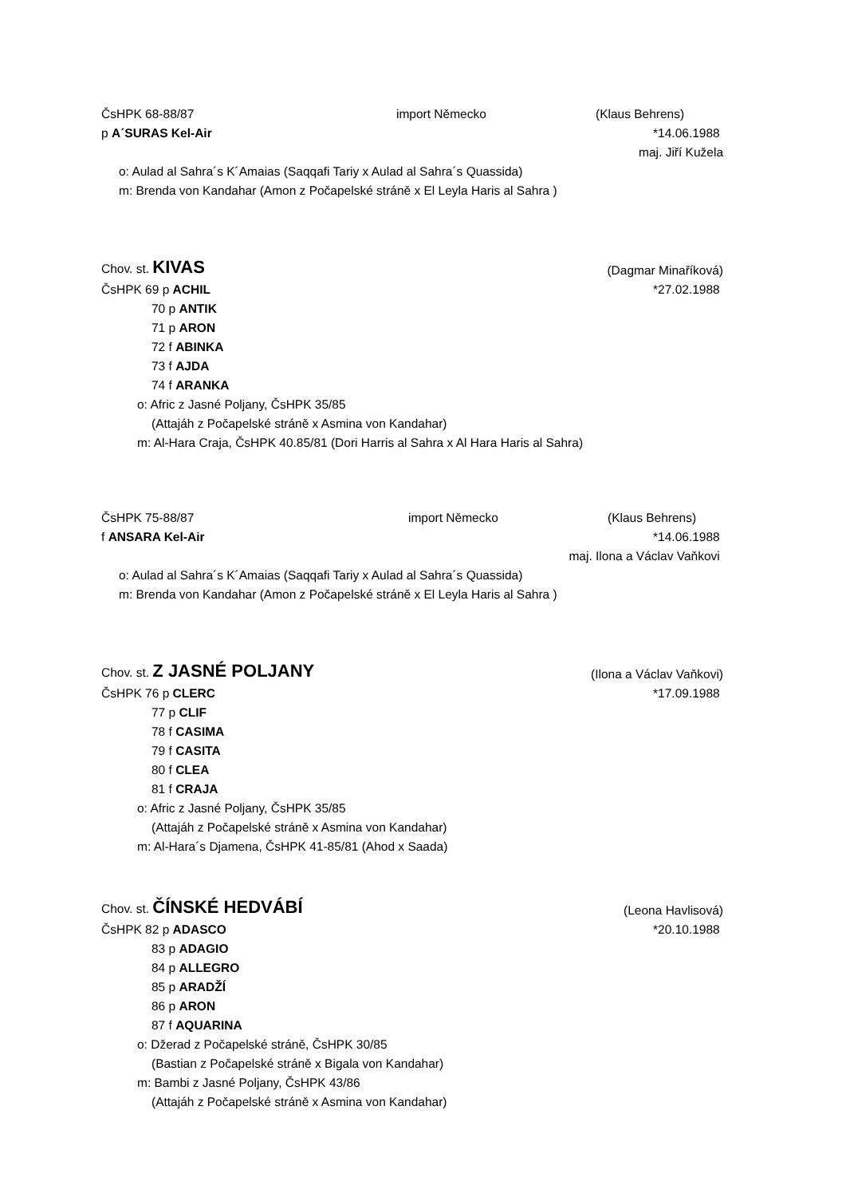ČsHPK 68-88/87 import Německo (Klaus Behrens)
p A´SURAS Kel-Air *14.06.1988
maj. Jiří Kužela
o: Aulad al Sahra´s K´Amaias (Saqqafi Tariy x Aulad al Sahra´s Quassida)
m: Brenda von Kandahar (Amon z Počapelské stráně x El Leyla Haris al Sahra )
Chov. st. KIVAS (Dagmar Minaříková)
ČsHPK 69 p ACHIL *27.02.1988
70 p ANTIK
71 p ARON
72 f ABINKA
73 f AJDA
74 f ARANKA
o: Afric z Jasné Poljany, ČsHPK 35/85
(Attajáh z Počapelské stráně x Asmina von Kandahar)
m: Al-Hara Craja, ČsHPK 40.85/81 (Dori Harris al Sahra x Al Hara Haris al Sahra)
ČsHPK 75-88/87 import Německo (Klaus Behrens)
f ANSARA Kel-Air *14.06.1988
maj. Ilona a Václav Vaňkovi
o: Aulad al Sahra´s K´Amaias (Saqqafi Tariy x Aulad al Sahra´s Quassida)
m: Brenda von Kandahar (Amon z Počapelské stráně x El Leyla Haris al Sahra )
Chov. st. Z JASNÉ POLJANY (Ilona a Václav Vaňkovi)
ČsHPK 76 p CLERC *17.09.1988
77 p CLIF
78 f CASIMA
79 f CASITA
80 f CLEA
81 f CRAJA
o: Afric z Jasné Poljany, ČsHPK 35/85
(Attajáh z Počapelské stráně x Asmina von Kandahar)
m: Al-Hara´s Djamena, ČsHPK 41-85/81 (Ahod x Saada)
Chov. st. ČÍNSKÉ HEDVÁBÍ (Leona Havlisová)
ČsHPK 82 p ADASCO *20.10.1988
83 p ADAGIO
84 p ALLEGRO
85 p ARADŽÍ
86 p ARON
87 f AQUARINA
o: Džerad z Počapelské stráně, ČsHPK 30/85
(Bastian z Počapelské stráně x Bigala von Kandahar)
m: Bambi z Jasné Poljany, ČsHPK 43/86
(Attajáh z Počapelské stráně x Asmina von Kandahar)